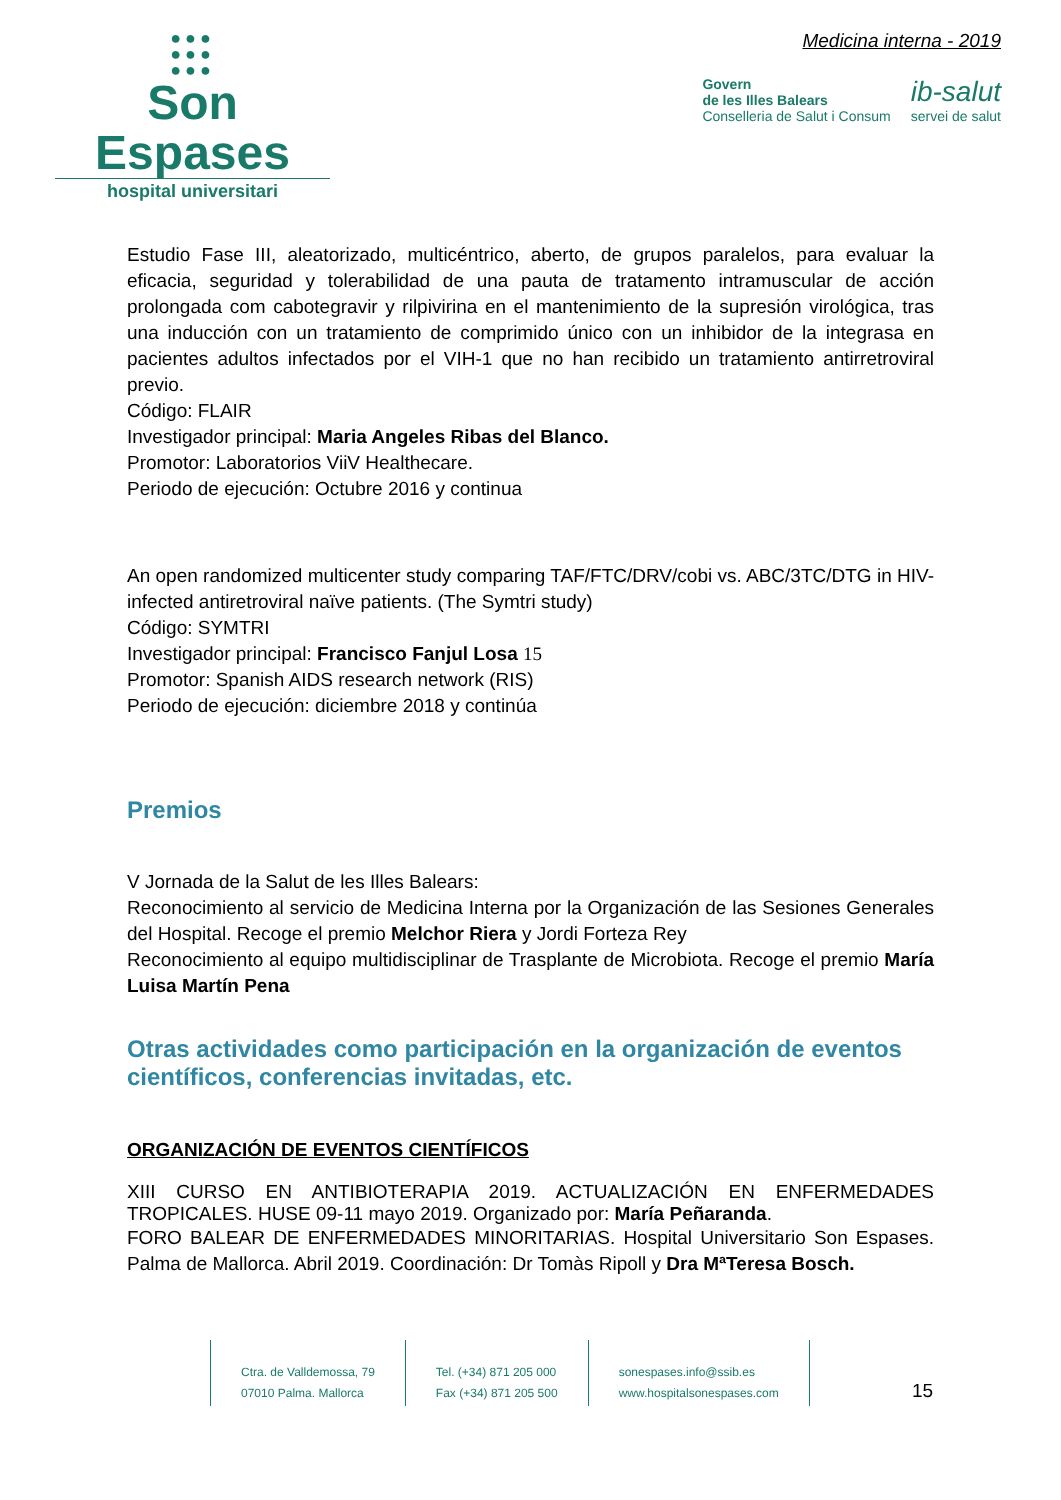●●●
●●●
●●●
Son Espases
hospital universitari
Medicina interna - 2019
Govern
de les Illes Balears
Conselleria de Salut i Consum
ib-salut
servei de salut
Estudio Fase III, aleatorizado, multicéntrico, aberto, de grupos paralelos, para evaluar la eficacia, seguridad y tolerabilidad de una pauta de tratamento intramuscular de acción prolongada com cabotegravir y rilpivirina en el mantenimiento de la supresión virológica, tras una inducción con un tratamiento de comprimido único con un inhibidor de la integrasa en pacientes adultos infectados por el VIH-1 que no han recibido un tratamiento antirretroviral previo.
Código: FLAIR
Investigador principal: Maria Angeles Ribas del Blanco.
Promotor: Laboratorios ViiV Healthecare.
Periodo de ejecución: Octubre 2016 y continua
An open randomized multicenter study comparing TAF/FTC/DRV/cobi vs. ABC/3TC/DTG in HIV-infected antiretroviral naïve patients. (The Symtri study)
Código: SYMTRI
Investigador principal: Francisco Fanjul Losa 15
Promotor: Spanish AIDS research network (RIS)
Periodo de ejecución: diciembre 2018 y continúa
Premios
V Jornada de la Salut de les Illes Balears:
Reconocimiento al servicio de Medicina Interna por la Organización de las Sesiones Generales del Hospital. Recoge el premio Melchor Riera y Jordi Forteza Rey
Reconocimiento al equipo multidisciplinar de Trasplante de Microbiota. Recoge el premio María Luisa Martín Pena
Otras actividades como participación en la organización de eventos científicos, conferencias invitadas, etc.
ORGANIZACIÓN DE EVENTOS CIENTÍFICOS
XIII CURSO EN ANTIBIOTERAPIA 2019. ACTUALIZACIÓN EN ENFERMEDADES TROPICALES. HUSE 09-11 mayo 2019. Organizado por: María Peñaranda.
FORO BALEAR DE ENFERMEDADES MINORITARIAS. Hospital Universitario Son Espases. Palma de Mallorca. Abril 2019. Coordinación: Dr Tomàs Ripoll y Dra MªTeresa Bosch.
Ctra. de Valldemossa, 79
07010 Palma. Mallorca
Tel. (+34) 871 205 000
Fax (+34) 871 205 500
sonespases.info@ssib.es
www.hospitalsonespases.com
15